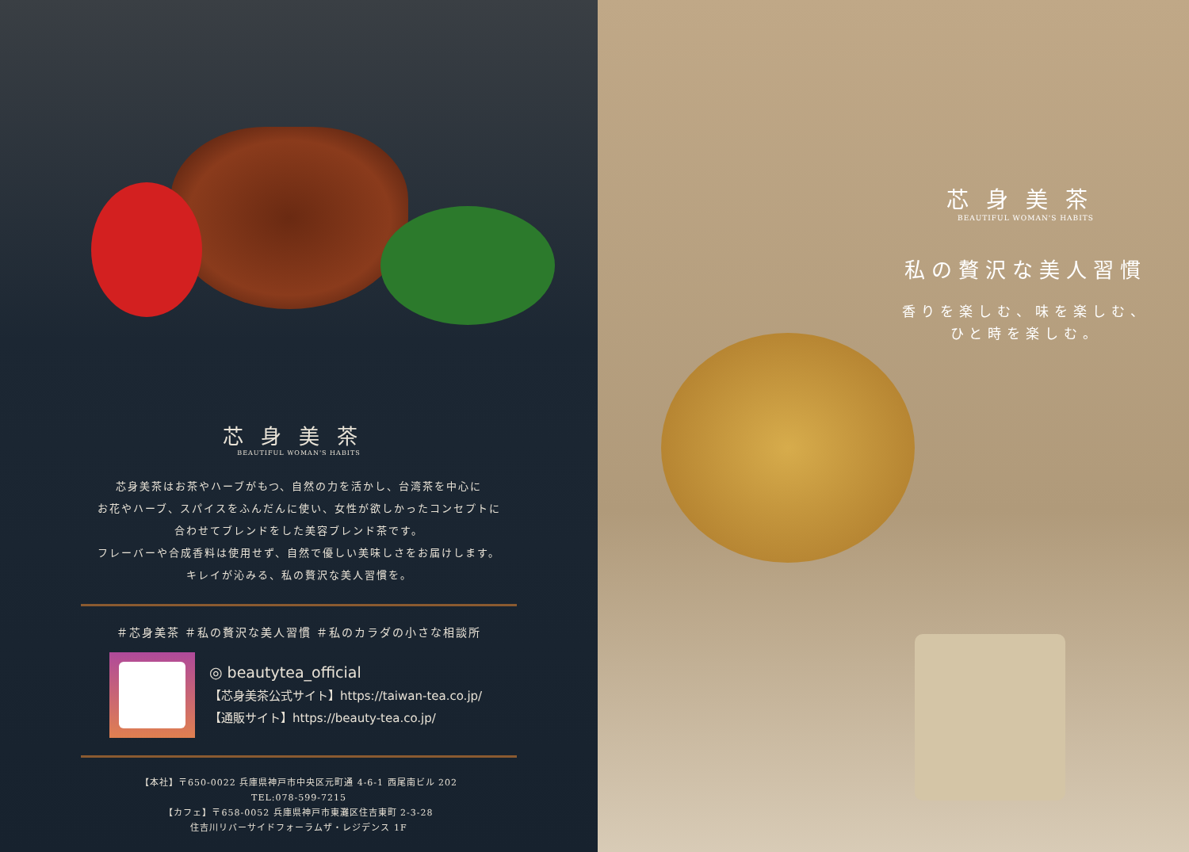芯身美茶
BEAUTIFUL WOMAN'S HABITS
芯身美茶はお茶やハーブがもつ、自然の力を活かし、台湾茶を中心に
お花やハーブ、スパイスをふんだんに使い、女性が欲しかったコンセプトに
合わせてブレンドをした美容ブレンド茶です。
フレーバーや合成香料は使用せず、自然で優しい美味しさをお届けします。
キレイが沁みる、私の贅沢な美人習慣を。
＃芯身美茶 ＃私の贅沢な美人習慣 ＃私のカラダの小さな相談所
◎ beautytea_official
【芯身美茶公式サイト】https://taiwan-tea.co.jp/
【通販サイト】https://beauty-tea.co.jp/
【本社】〒650-0022 兵庫県神戸市中央区元町通 4-6-1 西尾南ビル 202
TEL:078-599-7215
【カフェ】〒658-0052 兵庫県神戸市東灘区住吉東町 2-3-28
住吉川リバーサイドフォーラムザ・レジデンス 1F
芯身美茶
BEAUTIFUL WOMAN'S HABITS
私の贅沢な美人習慣
香りを楽しむ、味を楽しむ、
ひと時を楽しむ。